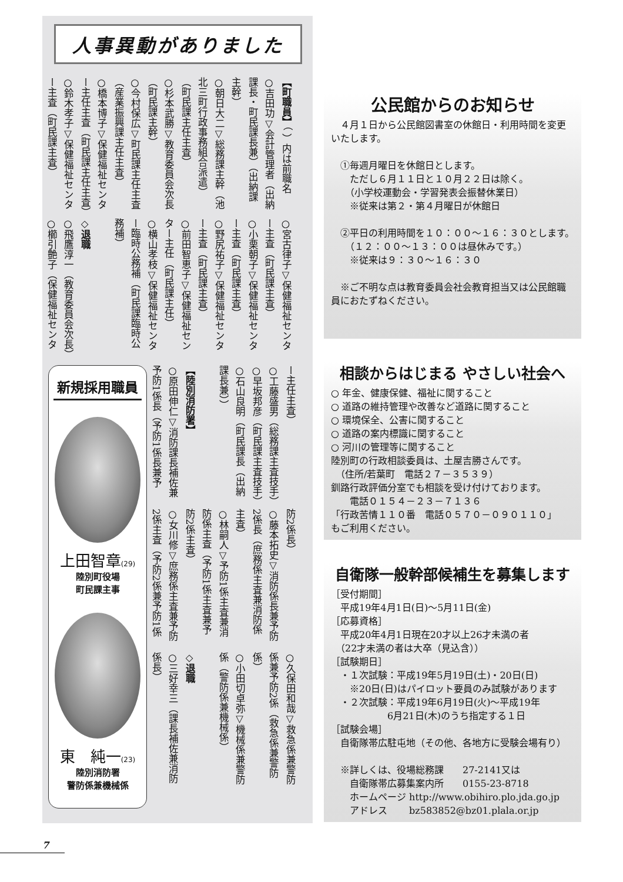人事異動がありました
【町職員】（ ）内は前職名
○吉田功▽会計管理者（出納
課長・町民課長兼）（出納課
主幹）
○朝日大二▽総務課主幹（池
北三町行政事務組合派遣）
（町民課主任主査）
○杉本武勝▽教育委員会次長
（町民課主幹）
○今村保広▽町民課主任主査
（産業振興課主任主査）
○橋本博子▽保健福祉センタ
ー主任主査（町民課主任主査）
○鈴木孝子▽保健福祉センタ
ー主査（町民課主査）
○宮古律子▽保健福祉センタ
ー主査（町民課主査）
○小栗朝子▽保健福祉センタ
ー主査（町民課主査）
○野尻祐子▽保健福祉センタ
ー主査（町民課主査）
○前田智恵子▽保健福祉セン
ター主任（町民課主任）
○横山孝枝▽保健福祉センタ
ー臨時公務補（町民課臨時公
務補）
◇退職
○飛鷹淳一（教育委員会次長）
○櫛引艶子（保健福祉センタ
新規採用職員
上田智章(29)
陸別町役場
町民課主事
東　純一(23)
陸別消防署
警防係兼機械係
ー主任主査）
○工藤盛男（総務課主査技手）
○早坂邦彦（町民課主査技手）
○石山良明（町民課長（出納
課長兼））
【陸別消防署】
○原田伸仁▽消防課長補佐兼
予防1係長（予防1係長兼予
防2係長）
○藤本拓史▽消防係長兼予防
2係長（庶務係主査兼消防係
主査）
○林嗣人▽予防1係主査兼消
防係主査（予防1係主査兼予
防2係主査）
○女川修▽庶務係主査兼予防
2係主査（予防2係兼予防1係
○久保田和哉▽救急係兼警防
係兼予防2係（救急係兼警防
係）
○小田切卓弥▽機械係兼警防
係（警防係兼機械係）
◇退職
○三好幸三（課長補佐兼消防
係長）
公民館からのお知らせ
　４月１日から公民館図書室の休館日・利用時間を変更いたします。
　①毎週月曜日を休館日とします。
　　ただし６月１１日と１０月２２日は除く。
　　（小学校運動会・学習発表会振替休業日）
　　※従来は第２・第４月曜日が休館日
　②平日の利用時間を１０：００～１６：３０とします。
　　（１２：００～１３：００は昼休みです。）
　　※従来は９：３０～１６：３０
　※ご不明な点は教育委員会社会教育担当又は公民館職員におたずねください。
相談からはじまる やさしい社会へ
○ 年金、健康保健、福祉に関すること
○ 道路の維持管理や改善など道路に関すること
○ 環境保全、公害に関すること
○ 道路の案内標識に関すること
○ 河川の管理等に関すること
陸別町の行政相談委員は、土屋吉勝さんです。
　（住所/若葉町　電話２７－３５３９）
釧路行政評価分室でも相談を受け付けております。
　　電話０１５４－２３－７１３６
「行政苦情１１０番　電話０５７０－０９０１１０」
もご利用ください。
自衛隊一般幹部候補生を募集します
［受付期間］
　平成19年4月1日(日)～5月11日(金)
［応募資格］
　平成20年4月1日現在20才以上26才未満の者
　（22才未満の者は大卒（見込含））
［試験期日］
　・１次試験：平成19年5月19日(土)・20日(日)
　　※20日(日)はパイロット要員のみ試験があります
　・２次試験：平成19年6月19日(火)～平成19年
　　　　　　6月21日(木)のうち指定する１日
［試験会場］
　自衛隊帯広駐屯地（その他、各地方に受験会場有り）
　※詳しくは、役場総務課　　27-2141又は
　　自衛隊帯広募集案内所　　0155-23-8718
　　ホームページ http://www.obihiro.plo.jda.go.jp
　　アドレス　　 bz583852@bz01.plala.or.jp
7